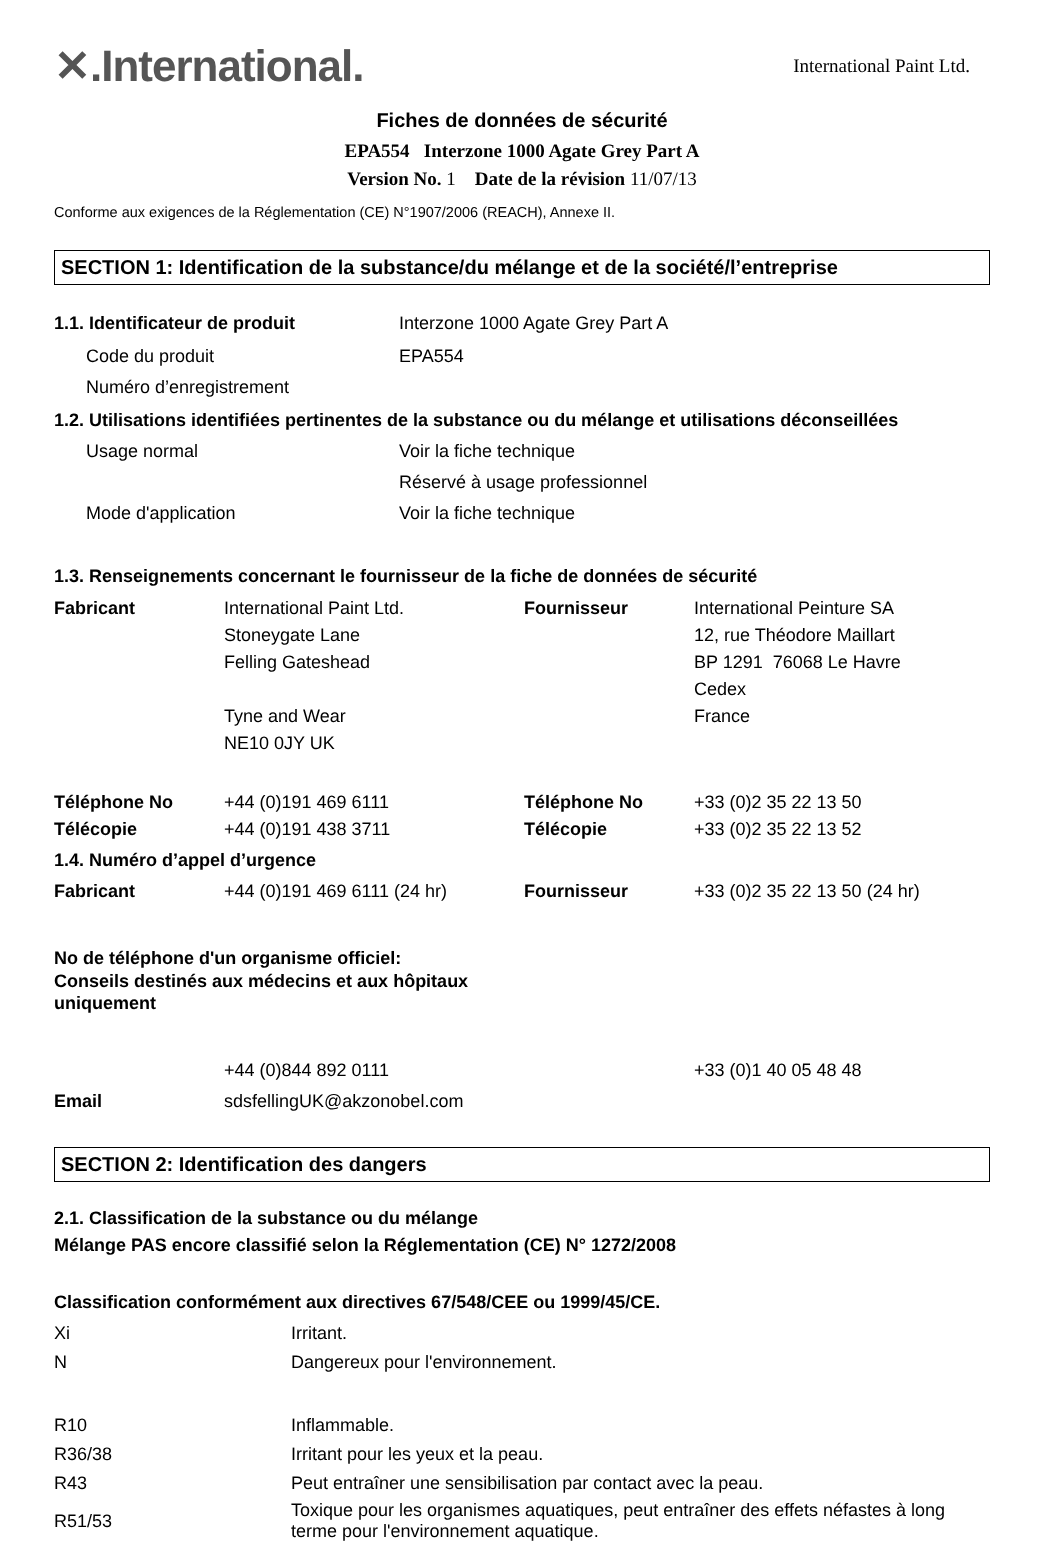✕.International.
International Paint Ltd.
Fiches de données de sécurité
EPA554 Interzone 1000 Agate Grey Part A
Version No. 1 Date de la révision 11/07/13
Conforme aux exigences de la Réglementation (CE) N°1907/2006 (REACH), Annexe II.
SECTION 1: Identification de la substance/du mélange et de la société/l’entreprise
| 1.1. Identificateur de produit | Interzone 1000 Agate Grey Part A |
| Code du produit | EPA554 |
| Numéro d’enregistrement | |
| 1.2. Utilisations identifiées pertinentes de la substance ou du mélange et utilisations déconseillées | |
| Usage normal | Voir la fiche technique |
| | Réservé à usage professionnel |
| Mode d'application | Voir la fiche technique |
1.3. Renseignements concernant le fournisseur de la fiche de données de sécurité
| Fabricant | International Paint Ltd. Stoneygate Lane Felling Gateshead Tyne and Wear NE10 0JY UK | Fournisseur | International Peinture SA 12, rue Théodore Maillart BP 1291 76068 Le Havre Cedex France |
| Téléphone No Télécopie | +44 (0)191 469 6111 +44 (0)191 438 3711 | Téléphone No Télécopie | +33 (0)2 35 22 13 50 +33 (0)2 35 22 13 52 |
| 1.4. Numéro d’appel d’urgence | | | |
| Fabricant | +44 (0)191 469 6111 (24 hr) | Fournisseur | +33 (0)2 35 22 13 50 (24 hr) |
| No de téléphone d'un organisme officiel: Conseils destinés aux médecins et aux hôpitaux uniquement | | | |
| | +44 (0)844 892 0111 | | +33 (0)1 40 05 48 48 |
| Email | sdsfellingUK@akzonobel.com | | |
SECTION 2: Identification des dangers
2.1. Classification de la substance ou du mélange
Mélange PAS encore classifié selon la Réglementation (CE) N° 1272/2008
Classification conformément aux directives 67/548/CEE ou 1999/45/CE.
| Xi | Irritant. |
| N | Dangereux pour l'environnement. |
| R10 | Inflammable. |
| R36/38 | Irritant pour les yeux et la peau. |
| R43 | Peut entraîner une sensibilisation par contact avec la peau. |
| R51/53 | Toxique pour les organismes aquatiques, peut entraîner des effets néfastes à long terme pour l'environnement aquatique. |